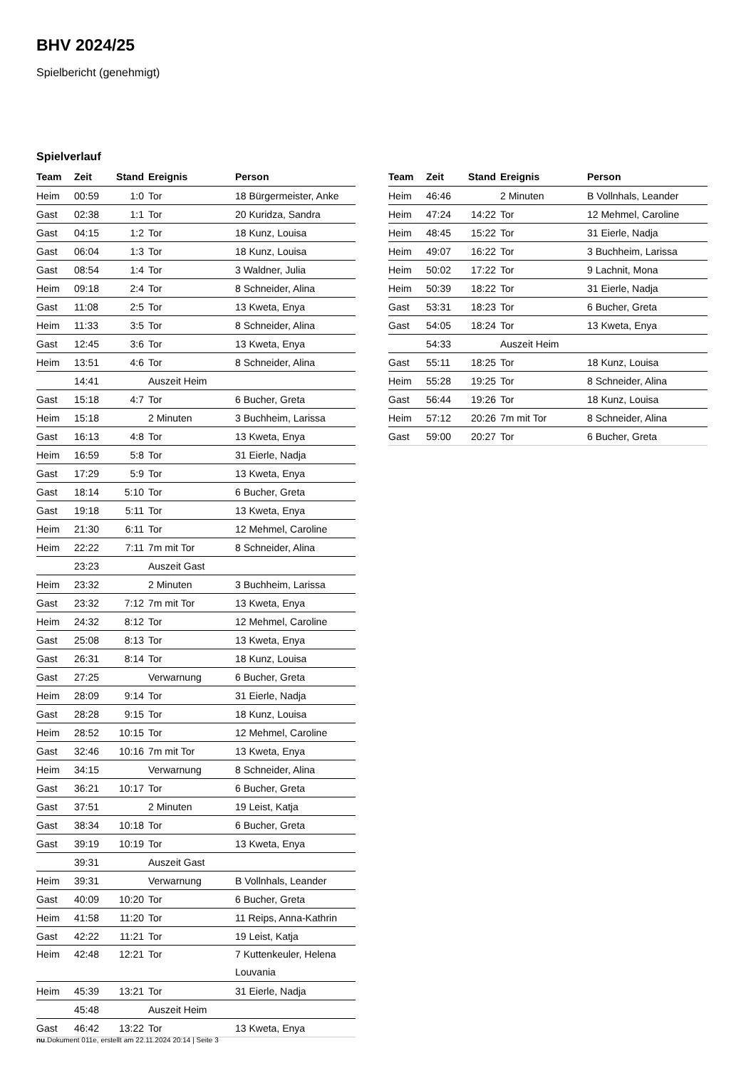BHV 2024/25
Spielbericht (genehmigt)
Spielverlauf
| Team | Zeit | Stand | Ereignis | Person |
| --- | --- | --- | --- | --- |
| Heim | 00:59 | 1:0 | Tor | 18 Bürgermeister, Anke |
| Gast | 02:38 | 1:1 | Tor | 20 Kuridza, Sandra |
| Gast | 04:15 | 1:2 | Tor | 18 Kunz, Louisa |
| Gast | 06:04 | 1:3 | Tor | 18 Kunz, Louisa |
| Gast | 08:54 | 1:4 | Tor | 3 Waldner, Julia |
| Heim | 09:18 | 2:4 | Tor | 8 Schneider, Alina |
| Gast | 11:08 | 2:5 | Tor | 13 Kweta, Enya |
| Heim | 11:33 | 3:5 | Tor | 8 Schneider, Alina |
| Gast | 12:45 | 3:6 | Tor | 13 Kweta, Enya |
| Heim | 13:51 | 4:6 | Tor | 8 Schneider, Alina |
| | 14:41 | | Auszeit Heim | |
| Gast | 15:18 | 4:7 | Tor | 6 Bucher, Greta |
| Heim | 15:18 | | 2 Minuten | 3 Buchheim, Larissa |
| Gast | 16:13 | 4:8 | Tor | 13 Kweta, Enya |
| Heim | 16:59 | 5:8 | Tor | 31 Eierle, Nadja |
| Gast | 17:29 | 5:9 | Tor | 13 Kweta, Enya |
| Gast | 18:14 | 5:10 | Tor | 6 Bucher, Greta |
| Gast | 19:18 | 5:11 | Tor | 13 Kweta, Enya |
| Heim | 21:30 | 6:11 | Tor | 12 Mehmel, Caroline |
| Heim | 22:22 | 7:11 | 7m mit Tor | 8 Schneider, Alina |
| | 23:23 | | Auszeit Gast | |
| Heim | 23:32 | | 2 Minuten | 3 Buchheim, Larissa |
| Gast | 23:32 | 7:12 | 7m mit Tor | 13 Kweta, Enya |
| Heim | 24:32 | 8:12 | Tor | 12 Mehmel, Caroline |
| Gast | 25:08 | 8:13 | Tor | 13 Kweta, Enya |
| Gast | 26:31 | 8:14 | Tor | 18 Kunz, Louisa |
| Gast | 27:25 | | Verwarnung | 6 Bucher, Greta |
| Heim | 28:09 | 9:14 | Tor | 31 Eierle, Nadja |
| Gast | 28:28 | 9:15 | Tor | 18 Kunz, Louisa |
| Heim | 28:52 | 10:15 | Tor | 12 Mehmel, Caroline |
| Gast | 32:46 | 10:16 | 7m mit Tor | 13 Kweta, Enya |
| Heim | 34:15 | | Verwarnung | 8 Schneider, Alina |
| Gast | 36:21 | 10:17 | Tor | 6 Bucher, Greta |
| Gast | 37:51 | | 2 Minuten | 19 Leist, Katja |
| Gast | 38:34 | 10:18 | Tor | 6 Bucher, Greta |
| Gast | 39:19 | 10:19 | Tor | 13 Kweta, Enya |
| | 39:31 | | Auszeit Gast | |
| Heim | 39:31 | | Verwarnung | B Vollnhals, Leander |
| Gast | 40:09 | 10:20 | Tor | 6 Bucher, Greta |
| Heim | 41:58 | 11:20 | Tor | 11 Reips, Anna-Kathrin |
| Gast | 42:22 | 11:21 | Tor | 19 Leist, Katja |
| Heim | 42:48 | 12:21 | Tor | 7 Kuttenkeuler, Helena Louvania |
| Heim | 45:39 | 13:21 | Tor | 31 Eierle, Nadja |
| | 45:48 | | Auszeit Heim | |
| Gast | 46:42 | 13:22 | Tor | 13 Kweta, Enya |
| Team | Zeit | Stand | Ereignis | Person |
| --- | --- | --- | --- | --- |
| Heim | 46:46 | | 2 Minuten | B Vollnhals, Leander |
| Heim | 47:24 | 14:22 | Tor | 12 Mehmel, Caroline |
| Heim | 48:45 | 15:22 | Tor | 31 Eierle, Nadja |
| Heim | 49:07 | 16:22 | Tor | 3 Buchheim, Larissa |
| Heim | 50:02 | 17:22 | Tor | 9 Lachnit, Mona |
| Heim | 50:39 | 18:22 | Tor | 31 Eierle, Nadja |
| Gast | 53:31 | 18:23 | Tor | 6 Bucher, Greta |
| Gast | 54:05 | 18:24 | Tor | 13 Kweta, Enya |
| | 54:33 | | Auszeit Heim | |
| Gast | 55:11 | 18:25 | Tor | 18 Kunz, Louisa |
| Heim | 55:28 | 19:25 | Tor | 8 Schneider, Alina |
| Gast | 56:44 | 19:26 | Tor | 18 Kunz, Louisa |
| Heim | 57:12 | 20:26 | 7m mit Tor | 8 Schneider, Alina |
| Gast | 59:00 | 20:27 | Tor | 6 Bucher, Greta |
nu.Dokument 011e, erstellt am 22.11.2024 20:14 | Seite 3